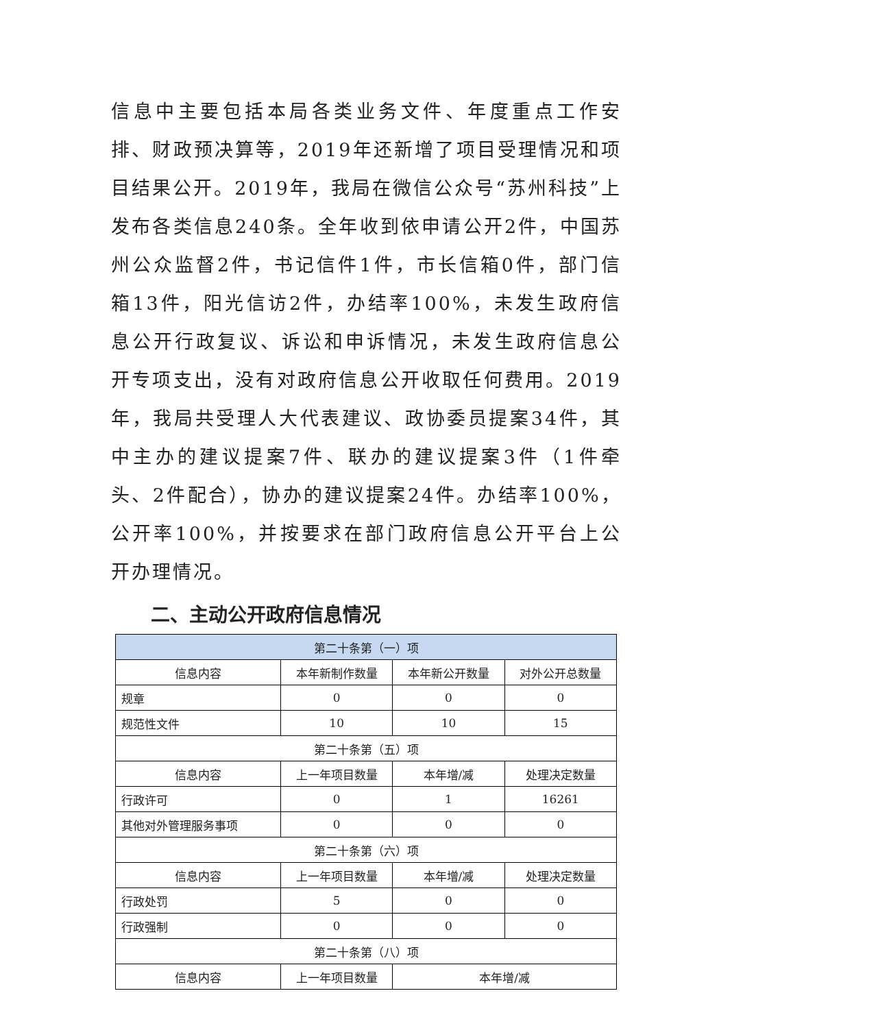信息中主要包括本局各类业务文件、年度重点工作安排、财政预决算等，2019年还新增了项目受理情况和项目结果公开。2019年，我局在微信公众号“苏州科技”上发布各类信息240条。全年收到依申请公开2件，中国苏州公众监督2件，书记信件1件，市长信箱0件，部门信箱13件，阳光信访2件，办结率100%，未发生政府信息公开行政复议、诉讼和申诉情况，未发生政府信息公开专项支出，没有对政府信息公开收取任何费用。2019年，我局共受理人大代表建议、政协委员提案34件，其中主办的建议提案7件、联办的建议提案3件（1件牵头、2件配合），协办的建议提案24件。办结率100%，公开率100%，并按要求在部门政府信息公开平台上公开办理情况。
二、主动公开政府信息情况
| 第二十条第（一）项 | | | |
| --- | --- | --- | --- |
| 信息内容 | 本年新制作数量 | 本年新公开数量 | 对外公开总数量 |
| 规章 | 0 | 0 | 0 |
| 规范性文件 | 10 | 10 | 15 |
| 第二十条第（五）项 | | | |
| 信息内容 | 上一年项目数量 | 本年增/减 | 处理决定数量 |
| 行政许可 | 0 | 1 | 16261 |
| 其他对外管理服务事项 | 0 | 0 | 0 |
| 第二十条第（六）项 | | | |
| 信息内容 | 上一年项目数量 | 本年增/减 | 处理决定数量 |
| 行政处罚 | 5 | 0 | 0 |
| 行政强制 | 0 | 0 | 0 |
| 第二十条第（八）项 | | | |
| 信息内容 | 上一年项目数量 | 本年增/减 | |